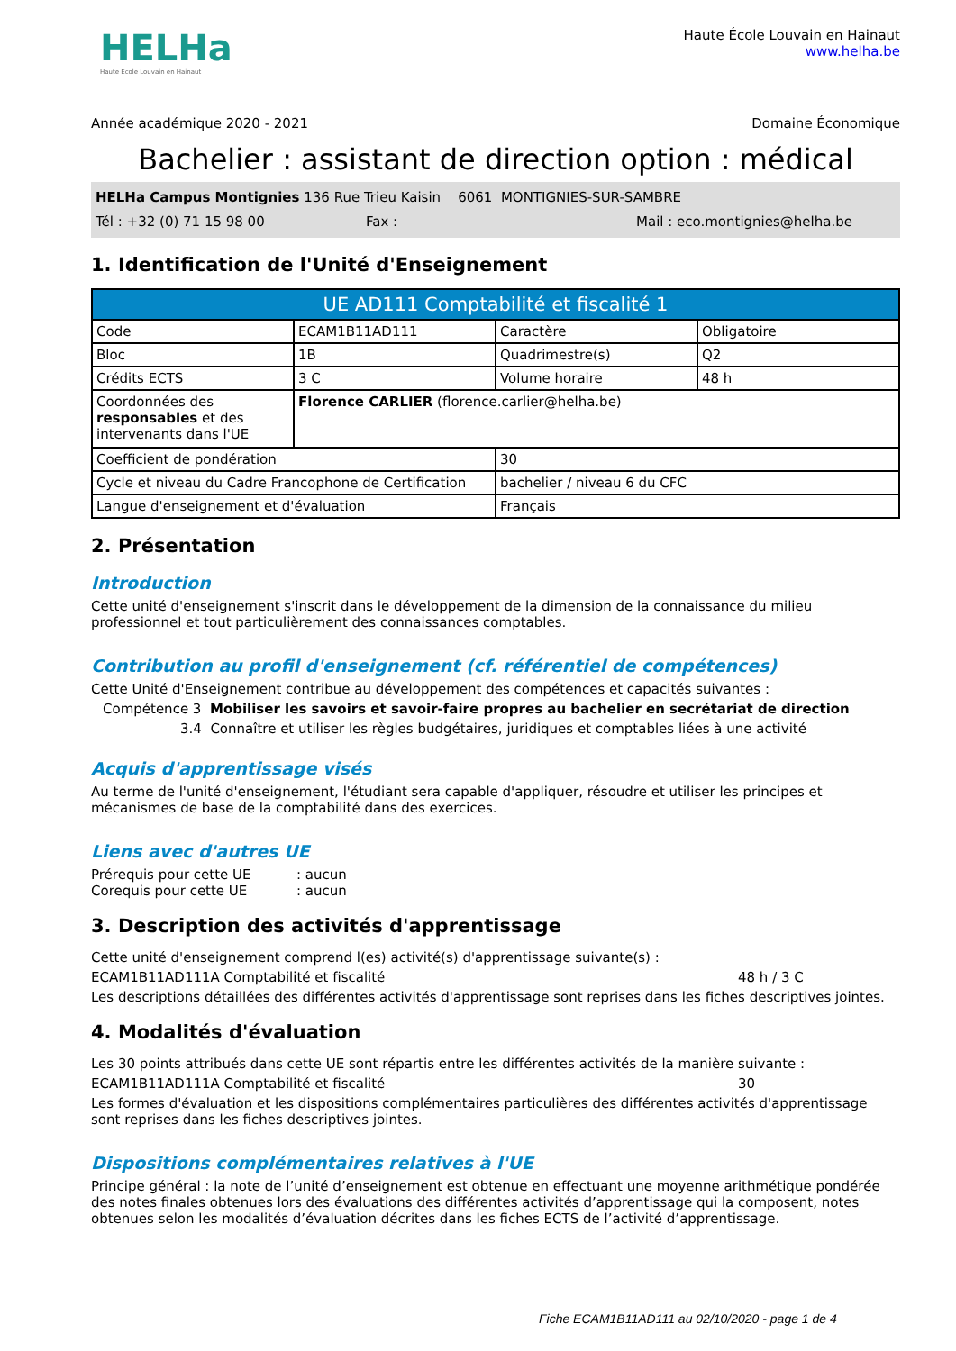HELHa
Haute École Louvain en Hainaut
Haute École Louvain en Hainaut
www.helha.be
Année académique 2020 - 2021 Domaine Économique
Bachelier : assistant de direction option : médical
HELHa Campus Montignies 136 Rue Trieu Kaisin 6061 MONTIGNIES-SUR-SAMBRE
Tél : +32 (0) 71 15 98 00 Fax : Mail : eco.montignies@helha.be
1. Identification de l'Unité d'Enseignement
| UE AD111 Comptabilité et fiscalité 1 | | | |
| --- | --- | --- | --- |
| Code | ECAM1B11AD111 | Caractère | Obligatoire |
| Bloc | 1B | Quadrimestre(s) | Q2 |
| Crédits ECTS | 3 C | Volume horaire | 48 h |
| Coordonnées des responsables et des intervenants dans l'UE | Florence CARLIER (florence.carlier@helha.be) | | |
| Coefficient de pondération | | 30 | |
| Cycle et niveau du Cadre Francophone de Certification | | bachelier / niveau 6 du CFC | |
| Langue d'enseignement et d'évaluation | | Français | |
2. Présentation
Introduction
Cette unité d'enseignement s'inscrit dans le développement de la dimension de la connaissance du milieu professionnel et tout particulièrement des connaissances comptables.
Contribution au profil d'enseignement (cf. référentiel de compétences)
Cette Unité d'Enseignement contribue au développement des compétences et capacités suivantes :
Compétence 3 Mobiliser les savoirs et savoir-faire propres au bachelier en secrétariat de direction
3.4 Connaître et utiliser les règles budgétaires, juridiques et comptables liées à une activité
Acquis d'apprentissage visés
Au terme de l'unité d'enseignement, l'étudiant sera capable d'appliquer, résoudre et utiliser les principes et mécanismes de base de la comptabilité dans des exercices.
Liens avec d'autres UE
Prérequis pour cette UE: aucun
Corequis pour cette UE: aucun
3. Description des activités d'apprentissage
Cette unité d'enseignement comprend l(es) activité(s) d'apprentissage suivante(s) :
ECAM1B11AD111A Comptabilité et fiscalité 48 h / 3 C
Les descriptions détaillées des différentes activités d'apprentissage sont reprises dans les fiches descriptives jointes.
4. Modalités d'évaluation
Les 30 points attribués dans cette UE sont répartis entre les différentes activités de la manière suivante :
ECAM1B11AD111A Comptabilité et fiscalité 30
Les formes d'évaluation et les dispositions complémentaires particulières des différentes activités d'apprentissage sont reprises dans les fiches descriptives jointes.
Dispositions complémentaires relatives à l'UE
Principe général : la note de l’unité d’enseignement est obtenue en effectuant une moyenne arithmétique pondérée des notes finales obtenues lors des évaluations des différentes activités d’apprentissage qui la composent, notes obtenues selon les modalités d’évaluation décrites dans les fiches ECTS de l’activité d’apprentissage.
Fiche ECAM1B11AD111 au 02/10/2020 - page 1 de 4